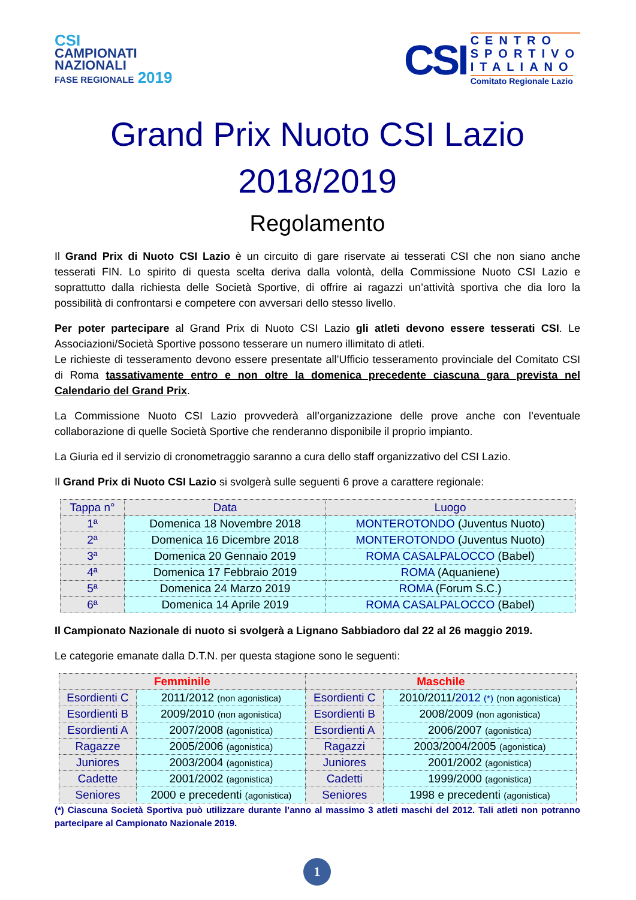CSI
CAMPIONATI
NAZIONALI
FASE REGIONALE 2019
CSI
CENTRO
SPORTIVO
ITALIANO
Comitato Regionale Lazio
Grand Prix Nuoto CSI Lazio
2018/2019
Regolamento
Il Grand Prix di Nuoto CSI Lazio è un circuito di gare riservate ai tesserati CSI che non siano anche tesserati FIN. Lo spirito di questa scelta deriva dalla volontà, della Commissione Nuoto CSI Lazio e soprattutto dalla richiesta delle Società Sportive, di offrire ai ragazzi un’attività sportiva che dia loro la possibilità di confrontarsi e competere con avversari dello stesso livello.
Per poter partecipare al Grand Prix di Nuoto CSI Lazio gli atleti devono essere tesserati CSI. Le Associazioni/Società Sportive possono tesserare un numero illimitato di atleti.
Le richieste di tesseramento devono essere presentate all’Ufficio tesseramento provinciale del Comitato CSI di Roma tassativamente entro e non oltre la domenica precedente ciascuna gara prevista nel Calendario del Grand Prix.
La Commissione Nuoto CSI Lazio provvederà all’organizzazione delle prove anche con l’eventuale collaborazione di quelle Società Sportive che renderanno disponibile il proprio impianto.
La Giuria ed il servizio di cronometraggio saranno a cura dello staff organizzativo del CSI Lazio.
Il Grand Prix di Nuoto CSI Lazio si svolgerà sulle seguenti 6 prove a carattere regionale:
| Tappa n° | Data | Luogo |
| --- | --- | --- |
| 1ª | Domenica 18 Novembre 2018 | MONTEROTONDO (Juventus Nuoto) |
| 2ª | Domenica 16 Dicembre 2018 | MONTEROTONDO (Juventus Nuoto) |
| 3ª | Domenica 20 Gennaio 2019 | ROMA CASALPALOCCO (Babel) |
| 4ª | Domenica 17 Febbraio 2019 | ROMA (Aquaniene) |
| 5ª | Domenica 24 Marzo 2019 | ROMA (Forum S.C.) |
| 6ª | Domenica 14 Aprile 2019 | ROMA CASALPALOCCO (Babel) |
Il Campionato Nazionale di nuoto si svolgerà a Lignano Sabbiadoro dal 22 al 26 maggio 2019.
Le categorie emanate dalla D.T.N. per questa stagione sono le seguenti:
| Femminile | | Maschile | |
| --- | --- | --- | --- |
| Esordienti C | 2011/2012 (non agonistica) | Esordienti C | 2010/2011/ 2012 (*) (non agonistica) |
| Esordienti B | 2009/2010 (non agonistica) | Esordienti B | 2008/2009 (non agonistica) |
| Esordienti A | 2007/2008 (agonistica) | Esordienti A | 2006/2007 (agonistica) |
| Ragazze | 2005/2006 (agonistica) | Ragazzi | 2003/2004/2005 (agonistica) |
| Juniores | 2003/2004 (agonistica) | Juniores | 2001/2002 (agonistica) |
| Cadette | 2001/2002 (agonistica) | Cadetti | 1999/2000 (agonistica) |
| Seniores | 2000 e precedenti (agonistica) | Seniores | 1998 e precedenti (agonistica) |
(*) Ciascuna Società Sportiva può utilizzare durante l’anno al massimo 3 atleti maschi del 2012. Tali atleti non potranno partecipare al Campionato Nazionale 2019.
1